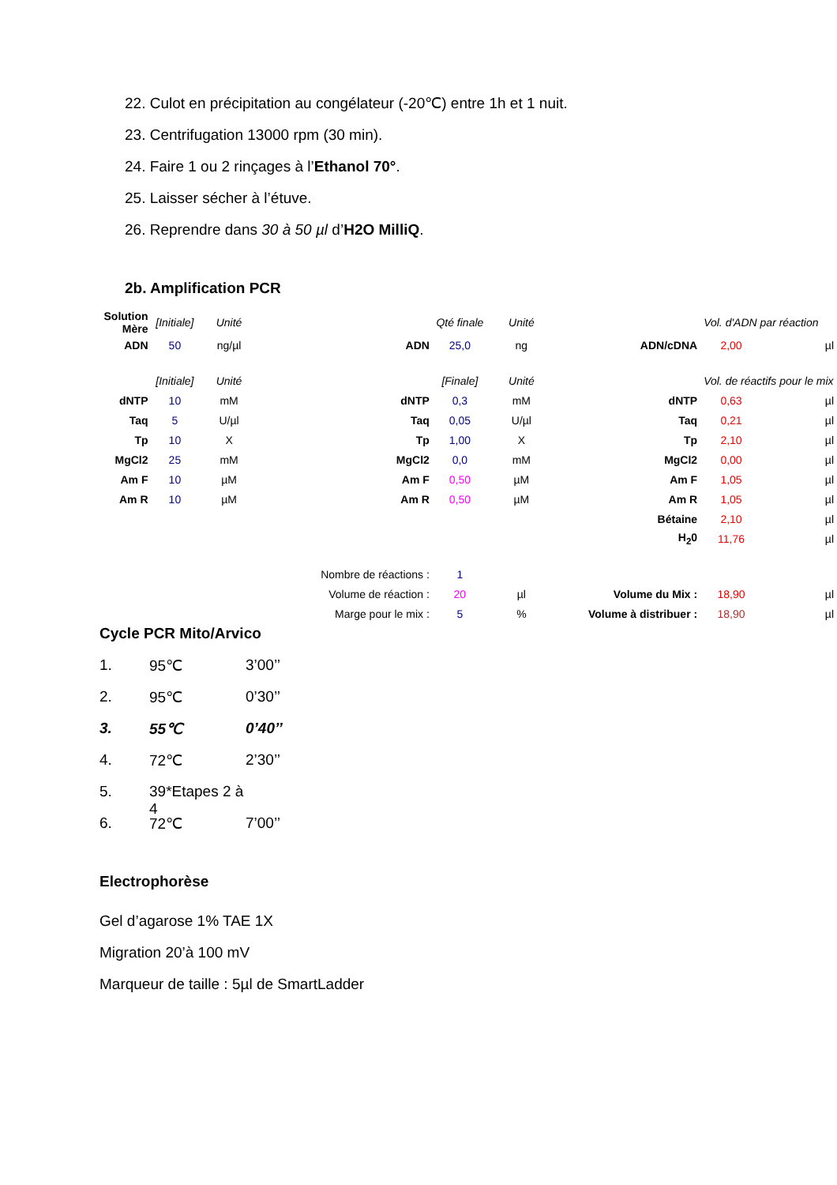22. Culot en précipitation au congélateur (-20℃) entre 1h et 1 nuit.
23. Centrifugation 13000 rpm (30 min).
24. Faire 1 ou 2 rinçages à l’Ethanol 70°.
25. Laisser sécher à l’étuve.
26. Reprendre dans 30 à 50 µl d’H2O MilliQ.
2b. Amplification PCR
| Solution Mère | [Initiale] | Unité | | Qté finale | Unité | | Vol. d'ADN par réaction | |
| ADN | 50 | ng/µl | ADN | 25,0 | ng | ADN/cDNA | 2,00 | µl |
| | [Initiale] | Unité | | [Finale] | Unité | | Vol. de réactifs pour le mix | |
| dNTP | 10 | mM | dNTP | 0,3 | mM | dNTP | 0,63 | µl |
| Taq | 5 | U/µl | Taq | 0,05 | U/µl | Taq | 0,21 | µl |
| Tp | 10 | X | Tp | 1,00 | X | Tp | 2,10 | µl |
| MgCl2 | 25 | mM | MgCl2 | 0,0 | mM | MgCl2 | 0,00 | µl |
| Am F | 10 | µM | Am F | 0,50 | µM | Am F | 1,05 | µl |
| Am R | 10 | µM | Am R | 0,50 | µM | Am R | 1,05 | µl |
| | | | | | | Bétaine | 2,10 | µl |
| | | | | | | H<sub>2</sub>0 | 11,76 | µl |
| Nombre de réactions : | | | | 1 | | | | |
| Volume de réaction : | | | | 20 | µl | Volume du Mix : | 18,90 | µl |
| Marge pour le mix : | | | | 5 | % | Volume à distribuer : | 18,90 | µl |
Cycle PCR Mito/Arvico
1. 95℃ 3’00’’
2. 95℃ 0’30’’
3. 55℃ 0’40’’
4. 72℃ 2’30’’
5. 39*Etapes 2 à 4
6. 72℃ 7’00’’
Electrophorèse
Gel d’agarose 1% TAE 1X
Migration 20’à 100 mV
Marqueur de taille : 5µl de SmartLadder